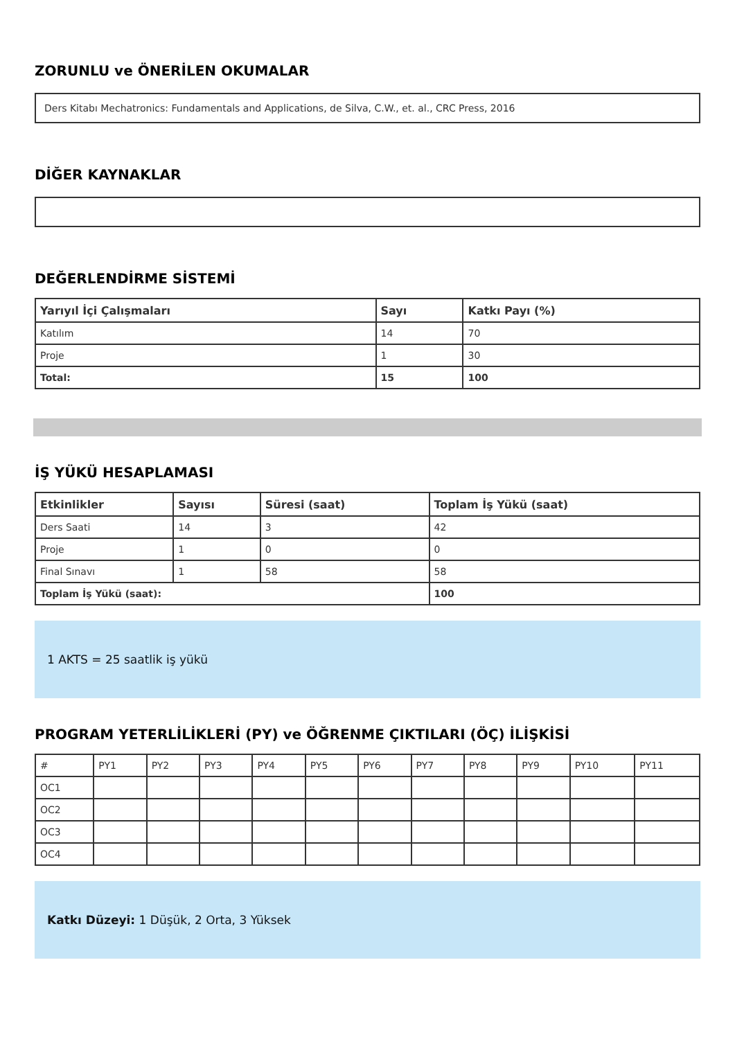ZORUNLU ve ÖNERİLEN OKUMALAR
Ders Kitabı Mechatronics: Fundamentals and Applications, de Silva, C.W., et. al., CRC Press, 2016
DİĞER KAYNAKLAR
DEĞERLENDİRME SİSTEMİ
| Yarıyıl İçi Çalışmaları | Sayı | Katkı Payı (%) |
| --- | --- | --- |
| Katılım | 14 | 70 |
| Proje | 1 | 30 |
| Total: | 15 | 100 |
İŞ YÜKÜ HESAPLAMASI
| Etkinlikler | Sayısı | Süresi (saat) | Toplam İş Yükü (saat) |
| --- | --- | --- | --- |
| Ders Saati | 14 | 3 | 42 |
| Proje | 1 | 0 | 0 |
| Final Sınavı | 1 | 58 | 58 |
| Toplam İş Yükü (saat): | | | 100 |
1 AKTS = 25 saatlik iş yükü
PROGRAM YETERLİLİKLERİ (PY) ve ÖĞRENME ÇIKTILARI (ÖÇ) İLİŞKİSİ
| # | PY1 | PY2 | PY3 | PY4 | PY5 | PY6 | PY7 | PY8 | PY9 | PY10 | PY11 |
| OC1 | | | | | | | | | | | |
| OC2 | | | | | | | | | | | |
| OC3 | | | | | | | | | | | |
| OC4 | | | | | | | | | | | |
Katkı Düzeyi: 1 Düşük, 2 Orta, 3 Yüksek